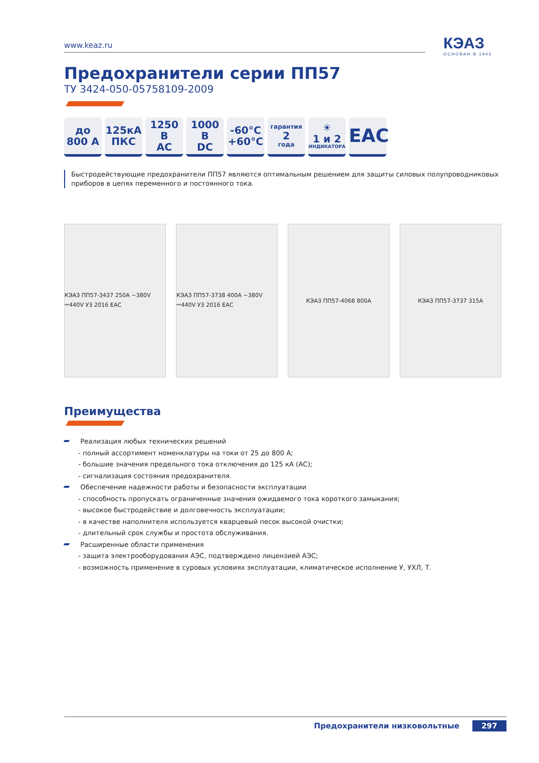www.keaz.ru КЭАЗ
ОСНОВАН В 1945
Предохранители серии ПП57
ТУ 3424-050-05758109-2009
до
800 А
125кА
ПКС
1250 В
АС
1000 В
DC
-60°C
+60°C
гарантия
2
года
☀
1 и 2
ИНДИКАТОРА
ЕАС
Быстродействующие предохранители ПП57 являются оптимальным решением для защиты силовых полупроводниковых приборов в цепях переменного и постоянного тока.
КЭАЗ ПП57-3437 250А ~380V ⎓440V У3 2016 ЕАС
КЭАЗ ПП57-3738 400А ~380V ⎓440V У3 2016 ЕАС
КЭАЗ ПП57-4068 800А КЭАЗ ПП57-3737 315А
Преимущества
Реализация любых технических решений
- полный ассортимент номенклатуры на токи от 25 до 800 А;
- большие значения предельного тока отключения до 125 кА (АС);
- сигнализация состояния предохранителя.
Обеспечение надежности работы и безопасности эксплуатации
- способность пропускать ограниченные значения ожидаемого тока короткого замыкания;
- высокое быстродействие и долговечность эксплуатации;
- в качестве наполнителя используется кварцевый песок высокой очистки;
- длительный срок службы и простота обслуживания.
Расширенные области применения
- защита электрооборудования АЭС, подтверждено лицензией АЭС;
- возможность применение в суровых условиях эксплуатации, климатическое исполнение У, УХЛ, Т.
Предохранители низковольтные 297